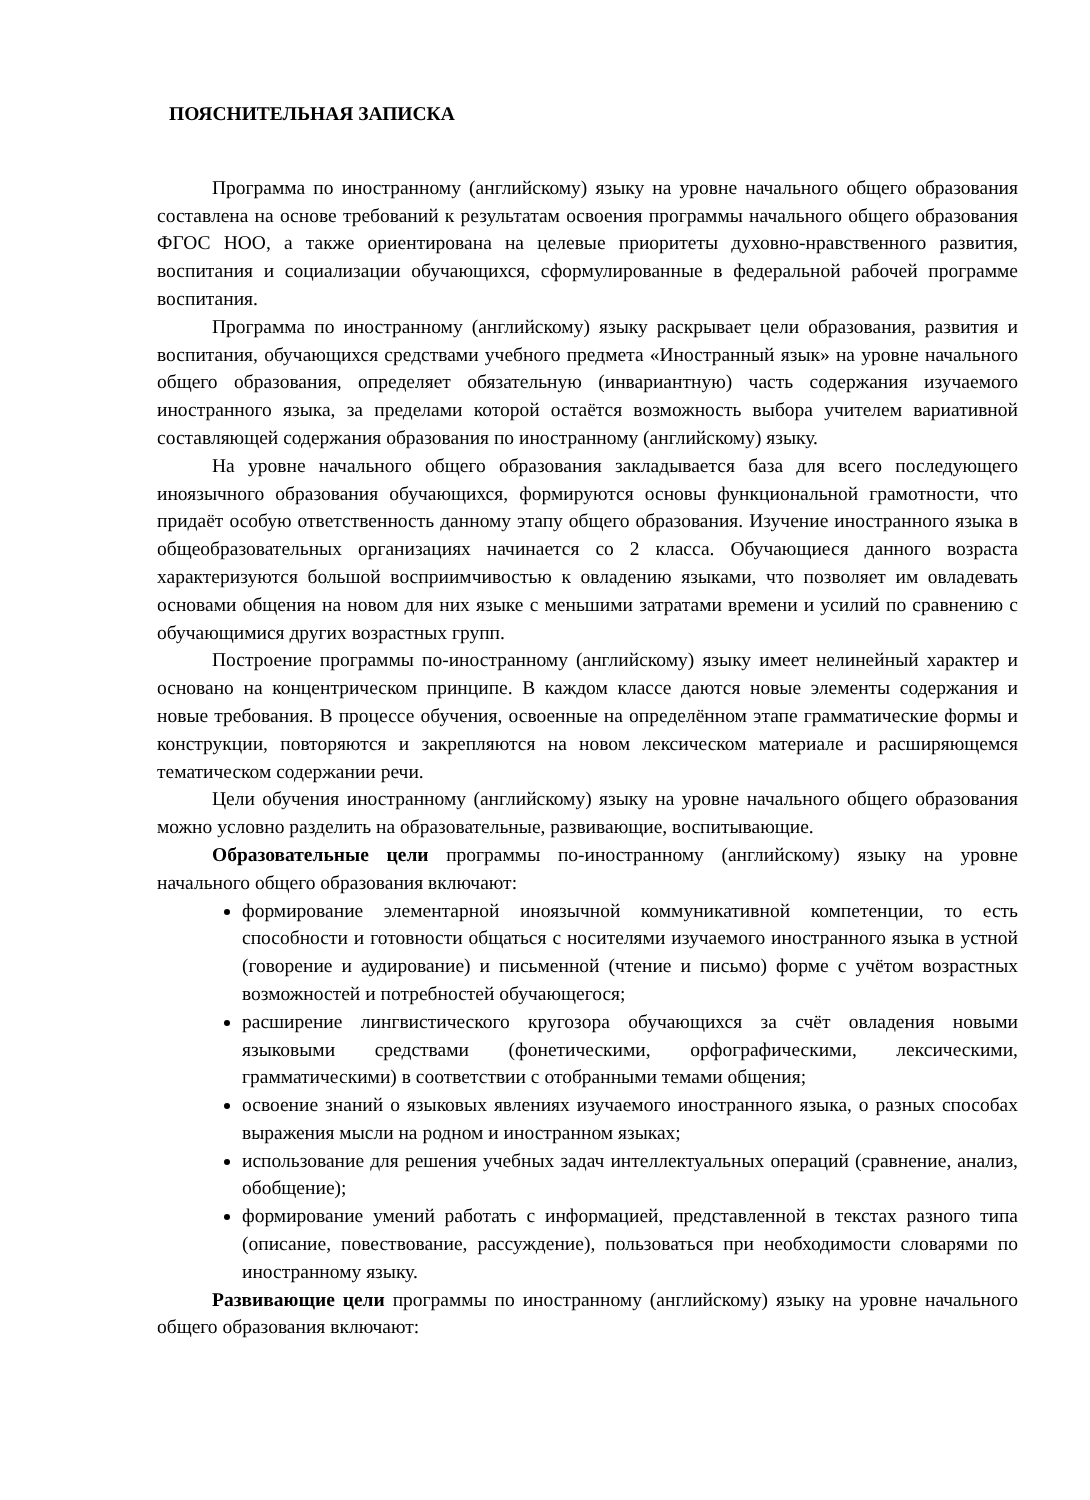ПОЯСНИТЕЛЬНАЯ ЗАПИСКА
Программа по иностранному (английскому) языку на уровне начального общего образования составлена на основе требований к результатам освоения программы начального общего образования ФГОС НОО, а также ориентирована на целевые приоритеты духовно-нравственного развития, воспитания и социализации обучающихся, сформулированные в федеральной рабочей программе воспитания.
Программа по иностранному (английскому) языку раскрывает цели образования, развития и воспитания, обучающихся средствами учебного предмета «Иностранный язык» на уровне начального общего образования, определяет обязательную (инвариантную) часть содержания изучаемого иностранного языка, за пределами которой остаётся возможность выбора учителем вариативной составляющей содержания образования по иностранному (английскому) языку.
На уровне начального общего образования закладывается база для всего последующего иноязычного образования обучающихся, формируются основы функциональной грамотности, что придаёт особую ответственность данному этапу общего образования. Изучение иностранного языка в общеобразовательных организациях начинается со 2 класса. Обучающиеся данного возраста характеризуются большой восприимчивостью к овладению языками, что позволяет им овладевать основами общения на новом для них языке с меньшими затратами времени и усилий по сравнению с обучающимися других возрастных групп.
Построение программы по-иностранному (английскому) языку имеет нелинейный характер и основано на концентрическом принципе. В каждом классе даются новые элементы содержания и новые требования. В процессе обучения, освоенные на определённом этапе грамматические формы и конструкции, повторяются и закрепляются на новом лексическом материале и расширяющемся тематическом содержании речи.
Цели обучения иностранному (английскому) языку на уровне начального общего образования можно условно разделить на образовательные, развивающие, воспитывающие.
Образовательные цели программы по-иностранному (английскому) языку на уровне начального общего образования включают:
формирование элементарной иноязычной коммуникативной компетенции, то есть способности и готовности общаться с носителями изучаемого иностранного языка в устной (говорение и аудирование) и письменной (чтение и письмо) форме с учётом возрастных возможностей и потребностей обучающегося;
расширение лингвистического кругозора обучающихся за счёт овладения новыми языковыми средствами (фонетическими, орфографическими, лексическими, грамматическими) в соответствии с отобранными темами общения;
освоение знаний о языковых явлениях изучаемого иностранного языка, о разных способах выражения мысли на родном и иностранном языках;
использование для решения учебных задач интеллектуальных операций (сравнение, анализ, обобщение);
формирование умений работать с информацией, представленной в текстах разного типа (описание, повествование, рассуждение), пользоваться при необходимости словарями по иностранному языку.
Развивающие цели программы по иностранному (английскому) языку на уровне начального общего образования включают: